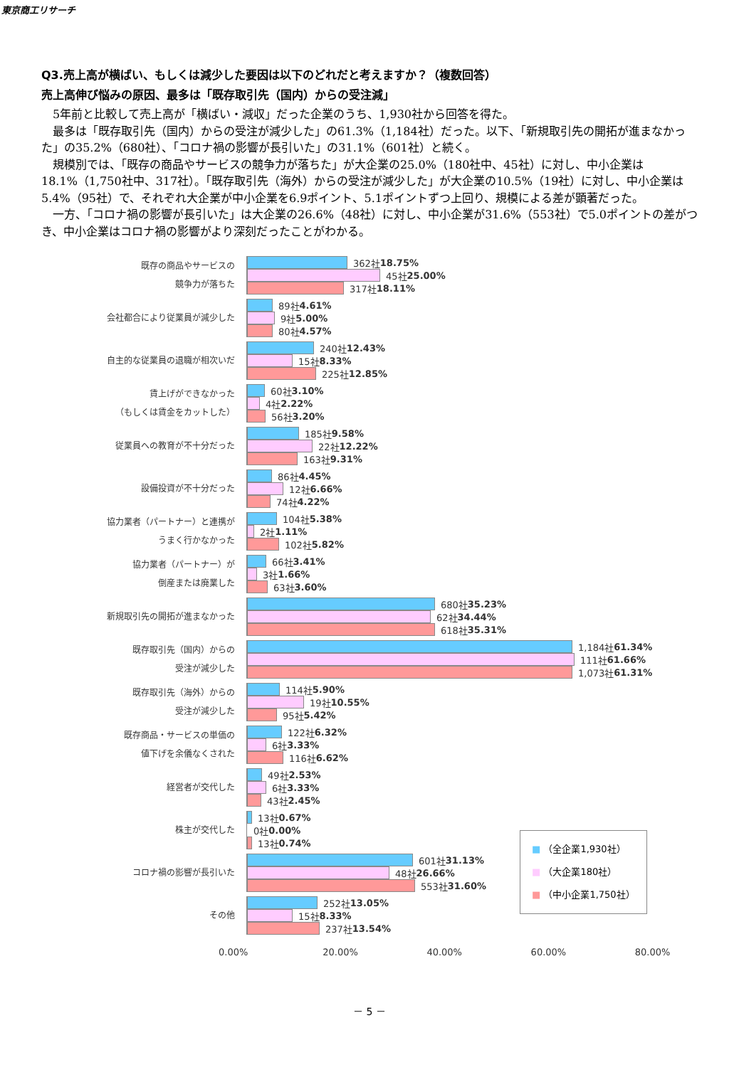東京商工リサーチ
Q3.売上高が横ばい、もしくは減少した要因は以下のどれだと考えますか？（複数回答）
売上高伸び悩みの原因、最多は「既存取引先（国内）からの受注減」
　5年前と比較して売上高が「横ばい・減収」だった企業のうち、1,930社から回答を得た。
　最多は「既存取引先（国内）からの受注が減少した」の61.3%（1,184社）だった。以下、「新規取引先の開拓が進まなかった」の35.2%（680社）、「コロナ禍の影響が長引いた」の31.1%（601社）と続く。
　規模別では、「既存の商品やサービスの競争力が落ちた」が大企業の25.0%（180社中、45社）に対し、中小企業は18.1%（1,750社中、317社）。「既存取引先（海外）からの受注が減少した」が大企業の10.5%（19社）に対し、中小企業は5.4%（95社）で、それぞれ大企業が中小企業を6.9ポイント、5.1ポイントずつ上回り、規模による差が顕著だった。
　一方、「コロナ禍の影響が長引いた」は大企業の26.6%（48社）に対し、中小企業が31.6%（553社）で5.0ポイントの差がつき、中小企業はコロナ禍の影響がより深刻だったことがわかる。
既存の商品やサービスの
競争力が落ちた
362社 18.75%
45社 25.00%
317社 18.11%
会社都合により従業員が減少した
89社 4.61%
9社 5.00%
80社 4.57%
自主的な従業員の退職が相次いだ
240社 12.43%
15社 8.33%
225社 12.85%
賃上げができなかった
（もしくは賃金をカットした）
60社 3.10%
4社 2.22%
56社 3.20%
従業員への教育が不十分だった
185社 9.58%
22社 12.22%
163社 9.31%
設備投資が不十分だった
86社 4.45%
12社 6.66%
74社 4.22%
協力業者（パートナー）と連携が
うまく行かなかった
104社 5.38%
2社 1.11%
102社 5.82%
協力業者（パートナー）が
倒産または廃業した
66社 3.41%
3社 1.66%
63社 3.60%
新規取引先の開拓が進まなかった
680社 35.23%
62社 34.44%
618社 35.31%
既存取引先（国内）からの
受注が減少した
1,184社 61.34%
111社 61.66%
1,073社 61.31%
既存取引先（海外）からの
受注が減少した
114社 5.90%
19社 10.55%
95社 5.42%
既存商品・サービスの単価の
値下げを余儀なくされた
122社 6.32%
6社 3.33%
116社 6.62%
経営者が交代した
49社 2.53%
6社 3.33%
43社 2.45%
株主が交代した
13社 0.67%
0社 0.00%
13社 0.74%
コロナ禍の影響が長引いた
601社 31.13%
48社 26.66%
553社 31.60%
その他
252社 13.05%
15社 8.33%
237社 13.54%
0.00% 20.00% 40.00% 60.00% 80.00%
■ （全企業1,930社）
■ （大企業180社）
■ （中小企業1,750社）
－ 5 －